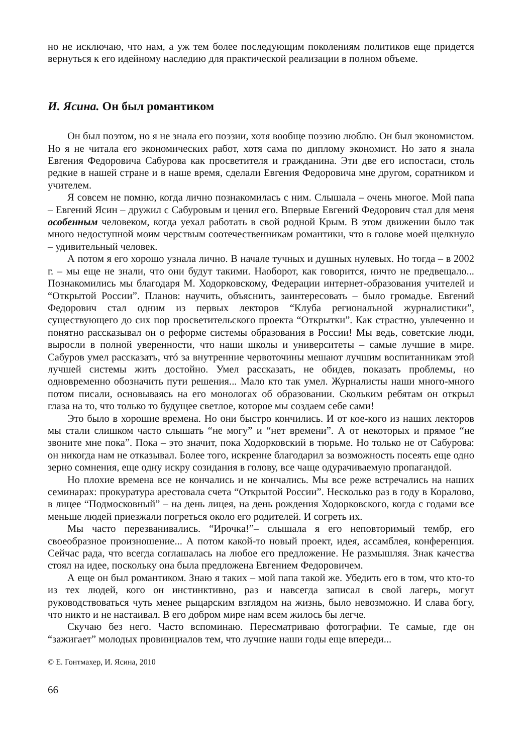но не исключаю, что нам, а уж тем более последующим поколениям политиков еще придется вернуться к его идейному наследию для практической реализации в полном объеме.
И. Ясина. Он был романтиком
Он был поэтом, но я не знала его поэзии, хотя вообще поэзию люблю. Он был экономистом. Но я не читала его экономических работ, хотя сама по диплому экономист. Но зато я знала Евгения Федоровича Сабурова как просветителя и гражданина. Эти две его испостаси, столь редкие в нашей стране и в наше время, сделали Евгения Федоровича мне другом, соратником и учителем.
Я совсем не помню, когда лично познакомилась с ним. Слышала – очень многое. Мой папа – Евгений Ясин – дружил с Сабуровым и ценил его. Впервые Евгений Федорович стал для меня особенным человеком, когда уехал работать в свой родной Крым. В этом движении было так много недоступной моим черствым соотечественникам романтики, что в голове моей щелкнуло – удивительный человек.
А потом я его хорошо узнала лично. В начале тучных и душных нулевых. Но тогда – в 2002 г. – мы еще не знали, что они будут такими. Наоборот, как говорится, ничто не предвещало... Познакомились мы благодаря М. Ходорковскому, Федерации интернет-образования учителей и “Открытой России”. Планов: научить, объяснить, заинтересовать – было громадье. Евгений Федорович стал одним из первых лекторов “Клуба региональной журналистики”, существующего до сих пор просветительского проекта “Открытки”. Как страстно, увлеченно и понятно рассказывал он о реформе системы образования в России! Мы ведь, советские люди, выросли в полной уверенности, что наши школы и университеты – самые лучшие в мире. Сабуров умел рассказать, чтó за внутренние червоточины мешают лучшим воспитанникам этой лучшей системы жить достойно. Умел рассказать, не обидев, показать проблемы, но одновременно обозначить пути решения... Мало кто так умел. Журналисты наши много-много потом писали, основываясь на его монологах об образовании. Скольким ребятам он открыл глаза на то, что только то будущее светлое, которое мы создаем себе сами!
Это было в хорошие времена. Но они быстро кончились. И от кое-кого из наших лекторов мы стали слишком часто слышать “не могу” и “нет времени”. А от некоторых и прямое “не звоните мне пока”. Пока – это значит, пока Ходорковский в тюрьме. Но только не от Сабурова: он никогда нам не отказывал. Более того, искренне благодарил за возможность посеять еще одно зерно сомнения, еще одну искру созидания в голову, все чаще одурачиваемую пропагандой.
Но плохие времена все не кончались и не кончались. Мы все реже встречались на наших семинарах: прокуратура арестовала счета “Открытой России”. Несколько раз в году в Коралово, в лицее “Подмосковный” – на день лицея, на день рождения Ходорковского, когда с годами все меньше людей приезжали погреться около его родителей. И согреть их.
Мы часто перезванивались. “Ирочка!”– слышала я его неповторимый тембр, его своеобразное произношение... А потом какой-то новый проект, идея, ассамблея, конференция. Сейчас рада, что всегда соглашалась на любое его предложение. Не размышляя. Знак качества стоял на идее, поскольку она была предложена Евгением Федоровичем.
А еще он был романтиком. Знаю я таких – мой папа такой же. Убедить его в том, что кто-то из тех людей, кого он инстинктивно, раз и навсегда записал в свой лагерь, могут руководствоваться чуть менее рыцарским взглядом на жизнь, было невозможно. И слава богу, что никто и не настаивал. В его добром мире нам всем жилось бы легче.
Скучаю без него. Часто вспоминаю. Пересматриваю фотографии. Те самые, где он “зажигает” молодых провинциалов тем, что лучшие наши годы еще впереди...
© Е. Гонтмахер, И. Ясина, 2010
66